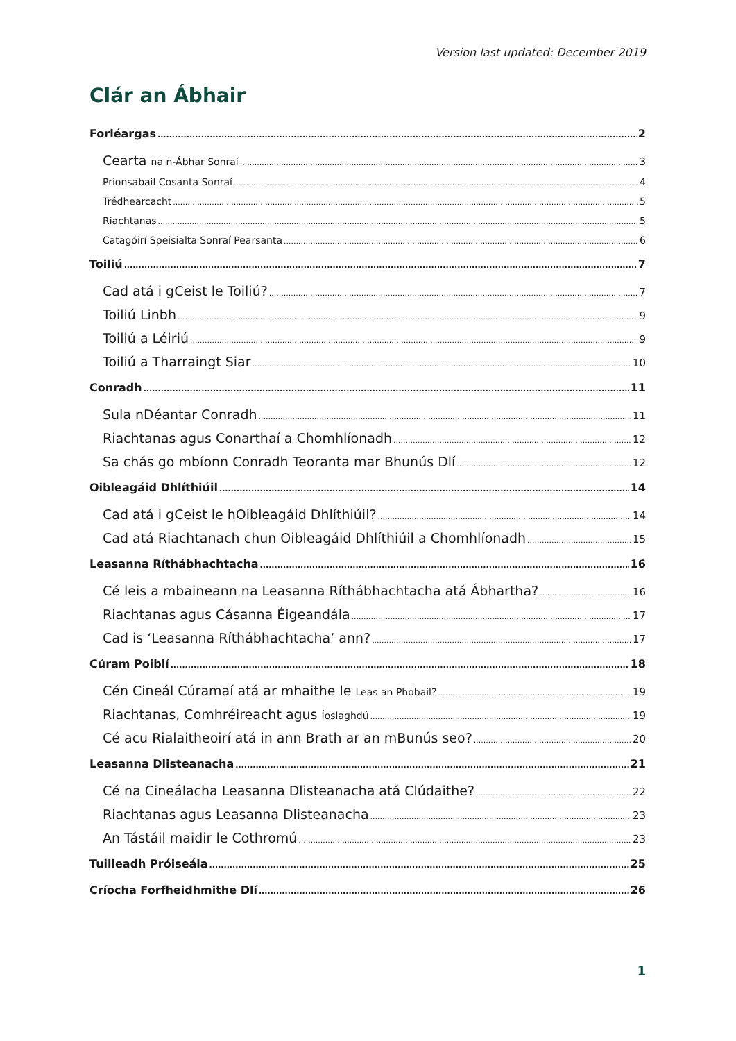Version last updated: December 2019
Clár an Ábhair
Forléargas 2
Cearta na n-Ábhar Sonraí 3
Prionsabail Cosanta Sonraí 4
Trédhearcacht 5
Riachtanas 5
Catagóirí Speisialta Sonraí Pearsanta 6
Toiliú 7
Cad atá i gCeist le Toiliú? 7
Toiliú Linbh 9
Toiliú a Léiriú 9
Toiliú a Tharraingt Siar 10
Conradh 11
Sula nDéantar Conradh 11
Riachtanas agus Conarthaí a Chomhlíonadh 12
Sa chás go mbíonn Conradh Teoranta mar Bhunús Dlí 12
Oibleagáid Dhlíthiúil 14
Cad atá i gCeist le hOibleagáid Dhlíthiúil? 14
Cad atá Riachtanach chun Oibleagáid Dhlíthiúil a Chomhlíonadh 15
Leasanna Ríthábhachtacha 16
Cé leis a mbaineann na Leasanna Ríthábhachtacha atá Ábhartha? 16
Riachtanas agus Cásanna Éigeandála 17
Cad is ‘Leasanna Ríthábhachtacha’ ann? 17
Cúram Poiblí 18
Cén Cineál Cúramaí atá ar mhaithe le Leas an Phobail? 19
Riachtanas, Comhréireacht agus Íoslaghdú 19
Cé acu Rialaitheoirí atá in ann Brath ar an mBunús seo? 20
Leasanna Dlisteanacha 21
Cé na Cineálacha Leasanna Dlisteanacha atá Clúdaithe? 22
Riachtanas agus Leasanna Dlisteanacha 23
An Tástáil maidir le Cothromú 23
Tuilleadh Próiseála 25
Críocha Forfheidhmithe Dlí 26
1